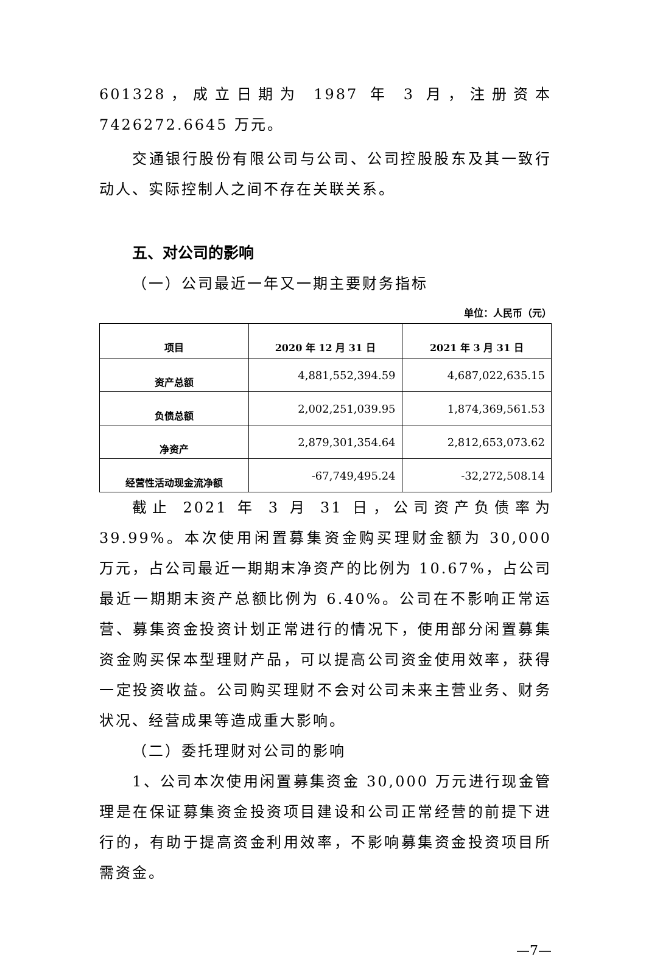601328，成立日期为 1987 年 3 月，注册资本 7426272.6645 万元。
交通银行股份有限公司与公司、公司控股股东及其一致行动人、实际控制人之间不存在关联关系。
五、对公司的影响
（一）公司最近一年又一期主要财务指标
单位：人民币（元）
| 项目 | 2020 年 12 月 31 日 | 2021 年 3 月 31 日 |
| --- | --- | --- |
| 资产总额 | 4,881,552,394.59 | 4,687,022,635.15 |
| 负债总额 | 2,002,251,039.95 | 1,874,369,561.53 |
| 净资产 | 2,879,301,354.64 | 2,812,653,073.62 |
| 经营性活动现金流净额 | -67,749,495.24 | -32,272,508.14 |
截止 2021 年 3 月 31 日，公司资产负债率为 39.99%。本次使用闲置募集资金购买理财金额为 30,000 万元，占公司最近一期期末净资产的比例为 10.67%，占公司最近一期期末资产总额比例为 6.40%。公司在不影响正常运营、募集资金投资计划正常进行的情况下，使用部分闲置募集资金购买保本型理财产品，可以提高公司资金使用效率，获得一定投资收益。公司购买理财不会对公司未来主营业务、财务状况、经营成果等造成重大影响。
（二）委托理财对公司的影响
1、公司本次使用闲置募集资金 30,000 万元进行现金管理是在保证募集资金投资项目建设和公司正常经营的前提下进行的，有助于提高资金利用效率，不影响募集资金投资项目所需资金。
—7—